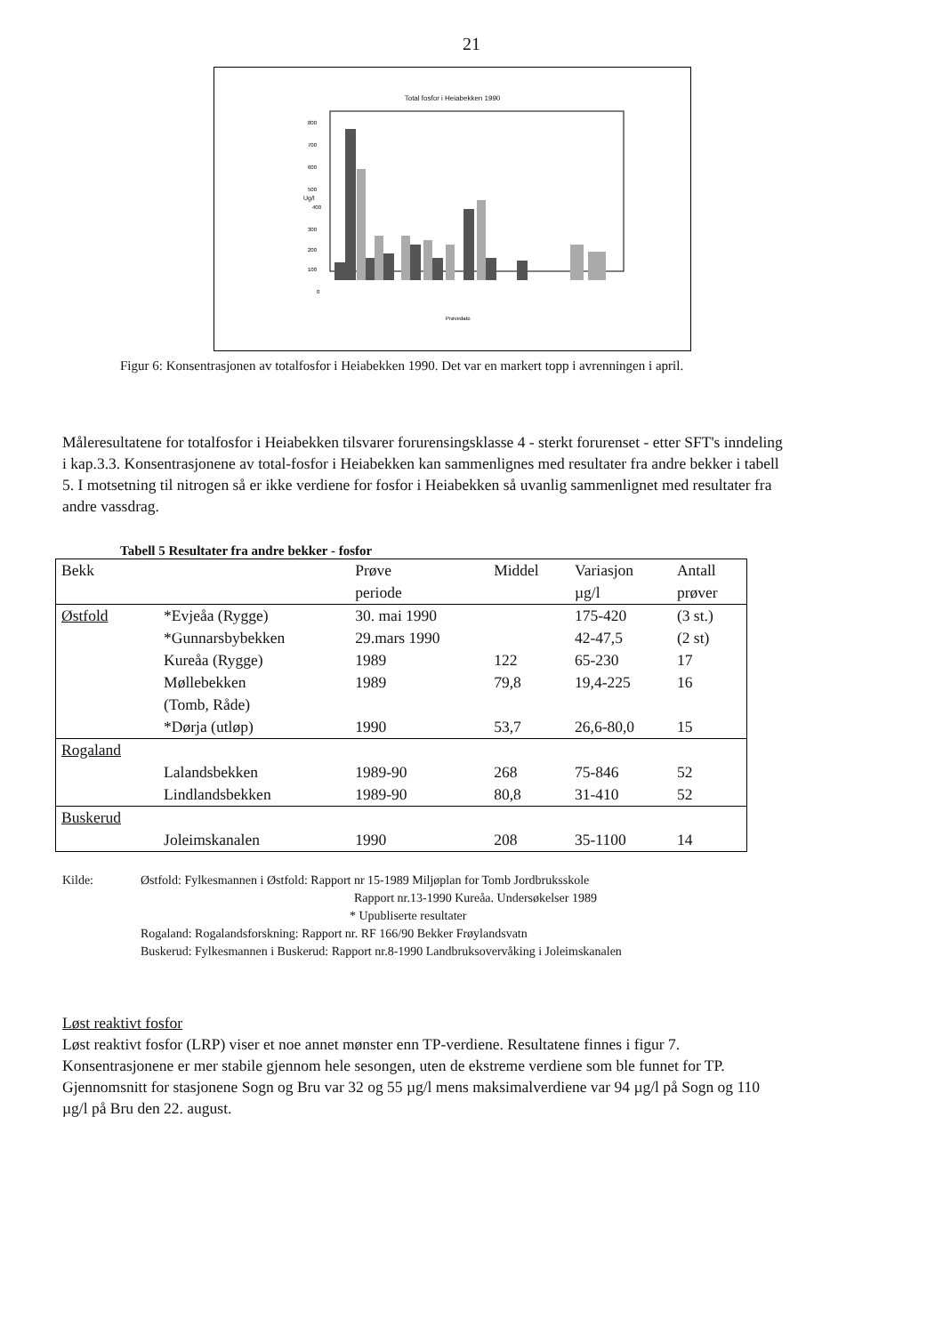21
Total fosfor i Heiabekken 1990
Ug/l
800
700
600
500
400
300
200
100
0
Prøvedato
Figur 6: Konsentrasjonen av totalfosfor i Heiabekken 1990. Det var en markert topp i avrenningen i april.
Måleresultatene for totalfosfor i Heiabekken tilsvarer forurensingsklasse 4 - sterkt forurenset - etter SFT's inndeling i kap.3.3. Konsentrasjonene av total-fosfor i Heiabekken kan sammenlignes med resultater fra andre bekker i tabell 5. I motsetning til nitrogen så er ikke verdiene for fosfor i Heiabekken så uvanlig sammenlignet med resultater fra andre vassdrag.
Tabell 5 Resultater fra andre bekker - fosfor
| Bekk | | Prøve periode | Middel | Variasjon µg/l | Antall prøver |
| --- | --- | --- | --- | --- | --- |
| Østfold | *Evjeåa (Rygge) | 30. mai 1990 | | 175-420 | (3 st.) |
| | *Gunnarsbybekken | 29.mars 1990 | | 42-47,5 | (2 st) |
| | Kureåa (Rygge) | 1989 | 122 | 65-230 | 17 |
| | Møllebekken (Tomb, Råde) | 1989 | 79,8 | 19,4-225 | 16 |
| | *Dørja (utløp) | 1990 | 53,7 | 26,6-80,0 | 15 |
| Rogaland | | | | | |
| | Lalandsbekken | 1989-90 | 268 | 75-846 | 52 |
| | Lindlandsbekken | 1989-90 | 80,8 | 31-410 | 52 |
| Buskerud | | | | | |
| | Joleimskanalen | 1990 | 208 | 35-1100 | 14 |
Kilde: Østfold: Fylkesmannen i Østfold: Rapport nr 15-1989 Miljøplan for Tomb Jordbruksskole
Rapport nr.13-1990 Kureåa. Undersøkelser 1989
* Upubliserte resultater
Rogaland: Rogalandsforskning: Rapport nr. RF 166/90 Bekker Frøylandsvatn
Buskerud: Fylkesmannen i Buskerud: Rapport nr.8-1990 Landbruksovervåking i Joleimskanalen
Løst reaktivt fosfor
Løst reaktivt fosfor (LRP) viser et noe annet mønster enn TP-verdiene. Resultatene finnes i figur 7. Konsentrasjonene er mer stabile gjennom hele sesongen, uten de ekstreme verdiene som ble funnet for TP. Gjennomsnitt for stasjonene Sogn og Bru var 32 og 55 µg/l mens maksimalverdiene var 94 µg/l på Sogn og 110 µg/l på Bru den 22. august.